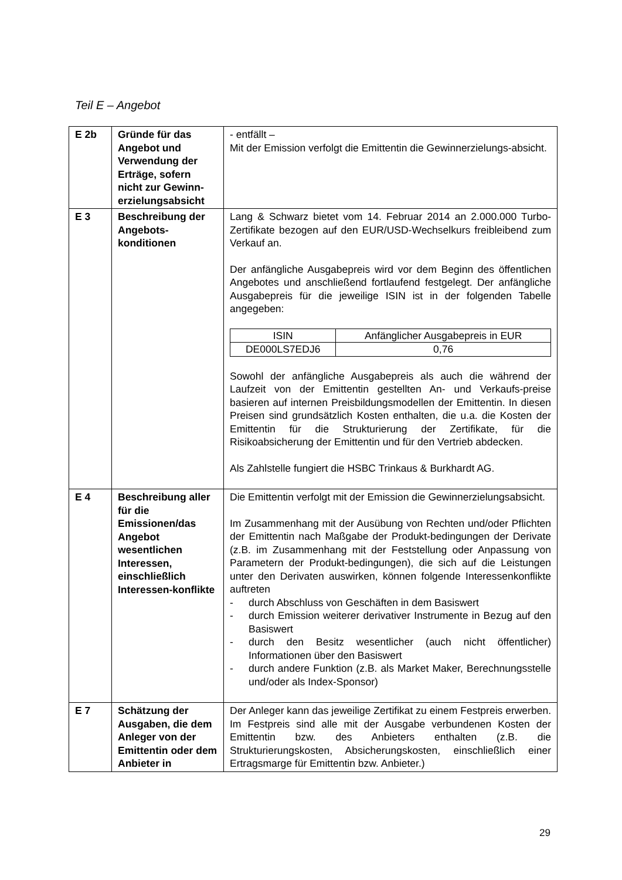Teil E – Angebot
| E 2b | Gründe für das Angebot und Verwendung der Erträge, sofern nicht zur Gewinn-erzielungsabsicht | - entfällt – Mit der Emission verfolgt die Emittentin die Gewinnerzielungs-absicht. |
| E 3 | Beschreibung der Angebots-konditionen | Lang & Schwarz bietet vom 14. Februar 2014 an 2.000.000 Turbo-Zertifikate bezogen auf den EUR/USD-Wechselkurs freibleibend zum Verkauf an. Der anfängliche Ausgabepreis wird vor dem Beginn des öffentlichen Angebotes und anschließend fortlaufend festgelegt. Der anfängliche Ausgabepreis für die jeweilige ISIN ist in der folgenden Tabelle angegeben: / ISIN / Anfänglicher Ausgabepreis in EUR / / --- / --- / / DE000LS7EDJ6 / 0,76 / Sowohl der anfängliche Ausgabepreis als auch die während der Laufzeit von der Emittentin gestellten An- und Verkaufs-preise basieren auf internen Preisbildungsmodellen der Emittentin. In diesen Preisen sind grundsätzlich Kosten enthalten, die u.a. die Kosten der Emittentin für die Strukturierung der Zertifikate, für die Risikoabsicherung der Emittentin und für den Vertrieb abdecken. Als Zahlstelle fungiert die HSBC Trinkaus & Burkhardt AG. |
| E 4 | Beschreibung aller für die Emissionen/das Angebot wesentlichen Interessen, einschließlich Interessen-konflikte | Die Emittentin verfolgt mit der Emission die Gewinnerzielungsabsicht. Im Zusammenhang mit der Ausübung von Rechten und/oder Pflichten der Emittentin nach Maßgabe der Produkt-bedingungen der Derivate (z.B. im Zusammenhang mit der Feststellung oder Anpassung von Parametern der Produkt-bedingungen), die sich auf die Leistungen unter den Derivaten auswirken, können folgende Interessenkonflikte auftreten - durch Abschluss von Geschäften in dem Basiswert - durch Emission weiterer derivativer Instrumente in Bezug auf den Basiswert - durch den Besitz wesentlicher (auch nicht öffentlicher) Informationen über den Basiswert - durch andere Funktion (z.B. als Market Maker, Berechnungsstelle und/oder als Index-Sponsor) |
| E 7 | Schätzung der Ausgaben, die dem Anleger von der Emittentin oder dem Anbieter in | Der Anleger kann das jeweilige Zertifikat zu einem Festpreis erwerben. Im Festpreis sind alle mit der Ausgabe verbundenen Kosten der Emittentin bzw. des Anbieters enthalten (z.B. die Strukturierungskosten, Absicherungskosten, einschließlich einer Ertragsmarge für Emittentin bzw. Anbieter.) |
29